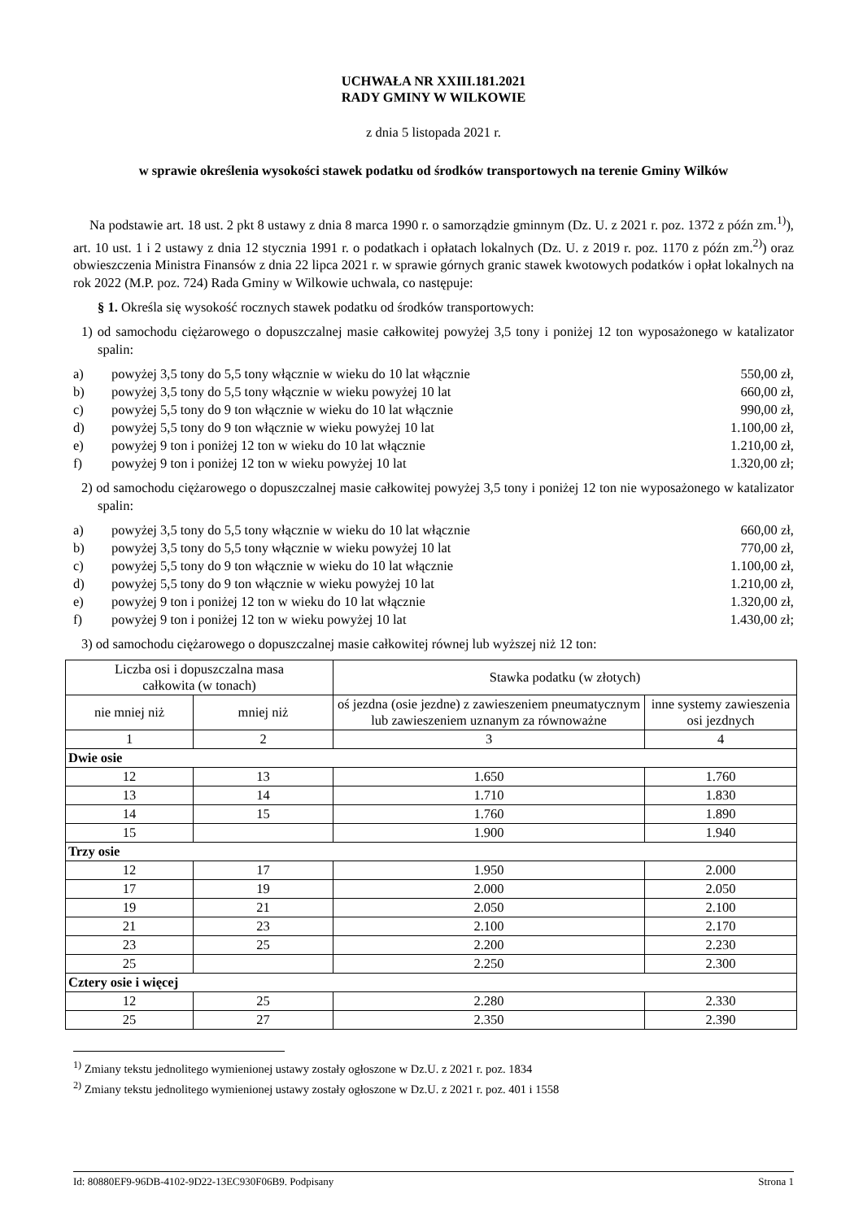UCHWAŁA NR XXIII.181.2021
RADY GMINY W WILKOWIE
z dnia 5 listopada 2021 r.
w sprawie określenia wysokości stawek podatku od środków transportowych na terenie Gminy Wilków
Na podstawie art. 18 ust. 2 pkt 8 ustawy z dnia 8 marca 1990 r. o samorządzie gminnym (Dz. U. z 2021 r. poz. 1372 z późn zm.<sup>1)</sup>), art. 10 ust. 1 i 2 ustawy z dnia 12 stycznia 1991 r. o podatkach i opłatach lokalnych (Dz. U. z 2019 r. poz. 1170 z późn zm.<sup>2)</sup>) oraz obwieszczenia Ministra Finansów z dnia 22 lipca 2021 r. w sprawie górnych granic stawek kwotowych podatków i opłat lokalnych na rok 2022 (M.P. poz. 724) Rada Gminy w Wilkowie uchwala, co następuje:
§ 1. Określa się wysokość rocznych stawek podatku od środków transportowych:
1) od samochodu ciężarowego o dopuszczalnej masie całkowitej powyżej 3,5 tony i poniżej 12 ton wyposażonego w katalizator spalin:
a) powyżej 3,5 tony do 5,5 tony włącznie w wieku do 10 lat włącznie 550,00 zł,
b) powyżej 3,5 tony do 5,5 tony włącznie w wieku powyżej 10 lat 660,00 zł,
c) powyżej 5,5 tony do 9 ton włącznie w wieku do 10 lat włącznie 990,00 zł,
d) powyżej 5,5 tony do 9 ton włącznie w wieku powyżej 10 lat 1.100,00 zł,
e) powyżej 9 ton i poniżej 12 ton w wieku do 10 lat włącznie 1.210,00 zł,
f) powyżej 9 ton i poniżej 12 ton w wieku powyżej 10 lat 1.320,00 zł;
2) od samochodu ciężarowego o dopuszczalnej masie całkowitej powyżej 3,5 tony i poniżej 12 ton nie wyposażonego w katalizator spalin:
a) powyżej 3,5 tony do 5,5 tony włącznie w wieku do 10 lat włącznie 660,00 zł,
b) powyżej 3,5 tony do 5,5 tony włącznie w wieku powyżej 10 lat 770,00 zł,
c) powyżej 5,5 tony do 9 ton włącznie w wieku do 10 lat włącznie 1.100,00 zł,
d) powyżej 5,5 tony do 9 ton włącznie w wieku powyżej 10 lat 1.210,00 zł,
e) powyżej 9 ton i poniżej 12 ton w wieku do 10 lat włącznie 1.320,00 zł,
f) powyżej 9 ton i poniżej 12 ton w wieku powyżej 10 lat 1.430,00 zł;
3) od samochodu ciężarowego o dopuszczalnej masie całkowitej równej lub wyższej niż 12 ton:
| Liczba osi i dopuszczalna masa całkowita (w tonach) | | Stawka podatku (w złotych) | |
| --- | --- | --- | --- |
| nie mniej niż | mniej niż | oś jezdna (osie jezdne) z zawieszeniem pneumatycznym lub zawieszeniem uznanym za równoważne | inne systemy zawieszenia osi jezdnych |
| 1 | 2 | 3 | 4 |
| Dwie osie | | | |
| 12 | 13 | 1.650 | 1.760 |
| 13 | 14 | 1.710 | 1.830 |
| 14 | 15 | 1.760 | 1.890 |
| 15 | | 1.900 | 1.940 |
| Trzy osie | | | |
| 12 | 17 | 1.950 | 2.000 |
| 17 | 19 | 2.000 | 2.050 |
| 19 | 21 | 2.050 | 2.100 |
| 21 | 23 | 2.100 | 2.170 |
| 23 | 25 | 2.200 | 2.230 |
| 25 | | 2.250 | 2.300 |
| Cztery osie i więcej | | | |
| 12 | 25 | 2.280 | 2.330 |
| 25 | 27 | 2.350 | 2.390 |
<sup>1)</sup> Zmiany tekstu jednolitego wymienionej ustawy zostały ogłoszone w Dz.U. z 2021 r. poz. 1834
<sup>2)</sup> Zmiany tekstu jednolitego wymienionej ustawy zostały ogłoszone w Dz.U. z 2021 r. poz. 401 i 1558
Id: 80880EF9-96DB-4102-9D22-13EC930F06B9. Podpisany Strona 1